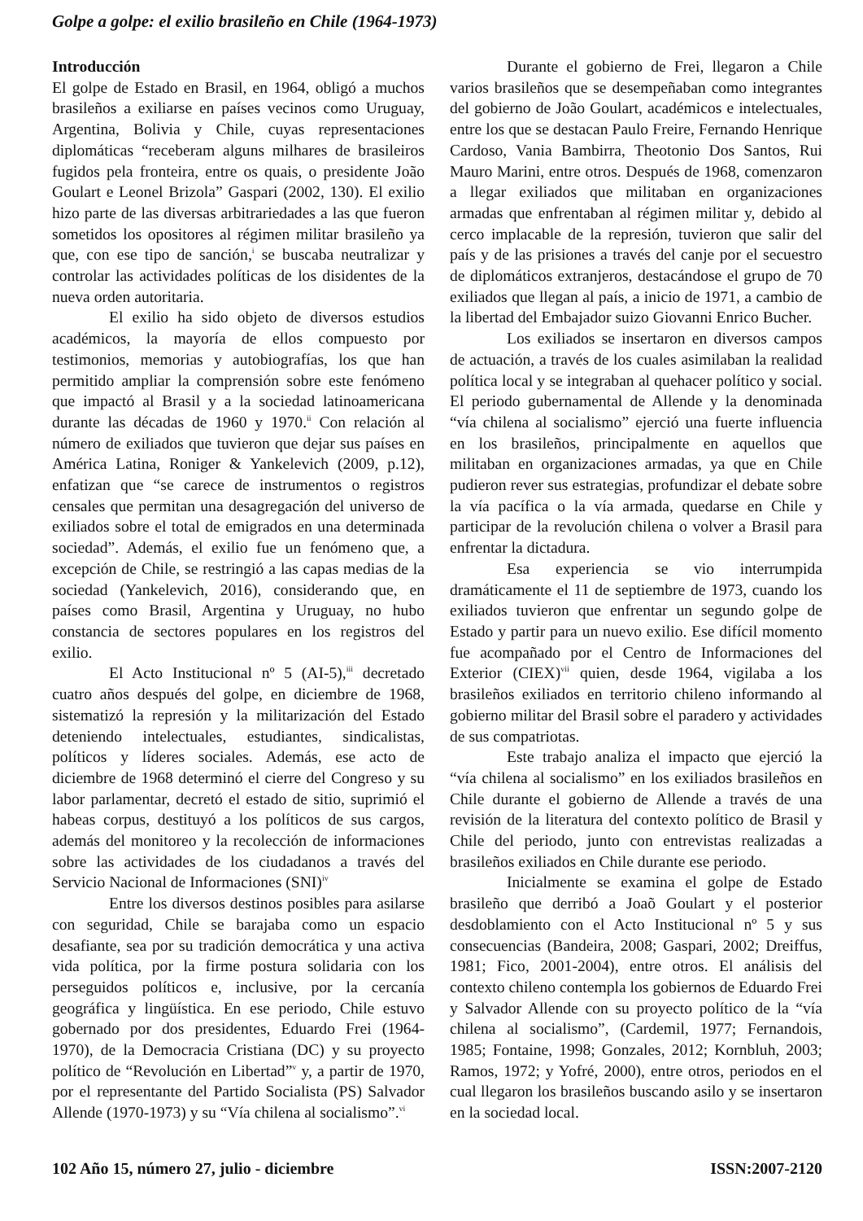Golpe a golpe: el exilio brasileño en Chile (1964-1973)
Introducción
El golpe de Estado en Brasil, en 1964, obligó a muchos brasileños a exiliarse en países vecinos como Uruguay, Argentina, Bolivia y Chile, cuyas representaciones diplomáticas “receberam alguns milhares de brasileiros fugidos pela fronteira, entre os quais, o presidente João Goulart e Leonel Brizola” Gaspari (2002, 130). El exilio hizo parte de las diversas arbitrariedades a las que fueron sometidos los opositores al régimen militar brasileño ya que, con ese tipo de sanción,<sup>i</sup> se buscaba neutralizar y controlar las actividades políticas de los disidentes de la nueva orden autoritaria.
El exilio ha sido objeto de diversos estudios académicos, la mayoría de ellos compuesto por testimonios, memorias y autobiografías, los que han permitido ampliar la comprensión sobre este fenómeno que impactó al Brasil y a la sociedad latinoamericana durante las décadas de 1960 y 1970.<sup>ii</sup> Con relación al número de exiliados que tuvieron que dejar sus países en América Latina, Roniger & Yankelevich (2009, p.12), enfatizan que “se carece de instrumentos o registros censales que permitan una desagregación del universo de exiliados sobre el total de emigrados en una determinada sociedad”. Además, el exilio fue un fenómeno que, a excepción de Chile, se restringió a las capas medias de la sociedad (Yankelevich, 2016), considerando que, en países como Brasil, Argentina y Uruguay, no hubo constancia de sectores populares en los registros del exilio.
El Acto Institucional nº 5 (AI-5),<sup>iii</sup> decretado cuatro años después del golpe, en diciembre de 1968, sistematizó la represión y la militarización del Estado deteniendo intelectuales, estudiantes, sindicalistas, políticos y líderes sociales. Además, ese acto de diciembre de 1968 determinó el cierre del Congreso y su labor parlamentar, decretó el estado de sitio, suprimió el habeas corpus, destituyó a los políticos de sus cargos, además del monitoreo y la recolección de informaciones sobre las actividades de los ciudadanos a través del Servicio Nacional de Informaciones (SNI)<sup>iv</sup>
Entre los diversos destinos posibles para asilarse con seguridad, Chile se barajaba como un espacio desafiante, sea por su tradición democrática y una activa vida política, por la firme postura solidaria con los perseguidos políticos e, inclusive, por la cercanía geográfica y lingüística. En ese periodo, Chile estuvo gobernado por dos presidentes, Eduardo Frei (1964-1970), de la Democracia Cristiana (DC) y su proyecto político de “Revolución en Libertad”<sup>v</sup> y, a partir de 1970, por el representante del Partido Socialista (PS) Salvador Allende (1970-1973) y su “Vía chilena al socialismo”.<sup>vi</sup>
Durante el gobierno de Frei, llegaron a Chile varios brasileños que se desempeñaban como integrantes del gobierno de João Goulart, académicos e intelectuales, entre los que se destacan Paulo Freire, Fernando Henrique Cardoso, Vania Bambirra, Theotonio Dos Santos, Rui Mauro Marini, entre otros. Después de 1968, comenzaron a llegar exiliados que militaban en organizaciones armadas que enfrentaban al régimen militar y, debido al cerco implacable de la represión, tuvieron que salir del país y de las prisiones a través del canje por el secuestro de diplomáticos extranjeros, destacándose el grupo de 70 exiliados que llegan al país, a inicio de 1971, a cambio de la libertad del Embajador suizo Giovanni Enrico Bucher.
Los exiliados se insertaron en diversos campos de actuación, a través de los cuales asimilaban la realidad política local y se integraban al quehacer político y social. El periodo gubernamental de Allende y la denominada “vía chilena al socialismo” ejerció una fuerte influencia en los brasileños, principalmente en aquellos que militaban en organizaciones armadas, ya que en Chile pudieron rever sus estrategias, profundizar el debate sobre la vía pacífica o la vía armada, quedarse en Chile y participar de la revolución chilena o volver a Brasil para enfrentar la dictadura.
Esa experiencia se vio interrumpida dramáticamente el 11 de septiembre de 1973, cuando los exiliados tuvieron que enfrentar un segundo golpe de Estado y partir para un nuevo exilio. Ese difícil momento fue acompañado por el Centro de Informaciones del Exterior (CIEX)<sup>vii</sup> quien, desde 1964, vigilaba a los brasileños exiliados en territorio chileno informando al gobierno militar del Brasil sobre el paradero y actividades de sus compatriotas.
Este trabajo analiza el impacto que ejerció la “vía chilena al socialismo” en los exiliados brasileños en Chile durante el gobierno de Allende a través de una revisión de la literatura del contexto político de Brasil y Chile del periodo, junto con entrevistas realizadas a brasileños exiliados en Chile durante ese periodo.
Inicialmente se examina el golpe de Estado brasileño que derribó a Joaõ Goulart y el posterior desdoblamiento con el Acto Institucional nº 5 y sus consecuencias (Bandeira, 2008; Gaspari, 2002; Dreiffus, 1981; Fico, 2001-2004), entre otros. El análisis del contexto chileno contempla los gobiernos de Eduardo Frei y Salvador Allende con su proyecto político de la “vía chilena al socialismo”, (Cardemil, 1977; Fernandois, 1985; Fontaine, 1998; Gonzales, 2012; Kornbluh, 2003; Ramos, 1972; y Yofré, 2000), entre otros, periodos en el cual llegaron los brasileños buscando asilo y se insertaron en la sociedad local.
102 Año 15, número 27, julio - diciembre ISSN:2007-2120